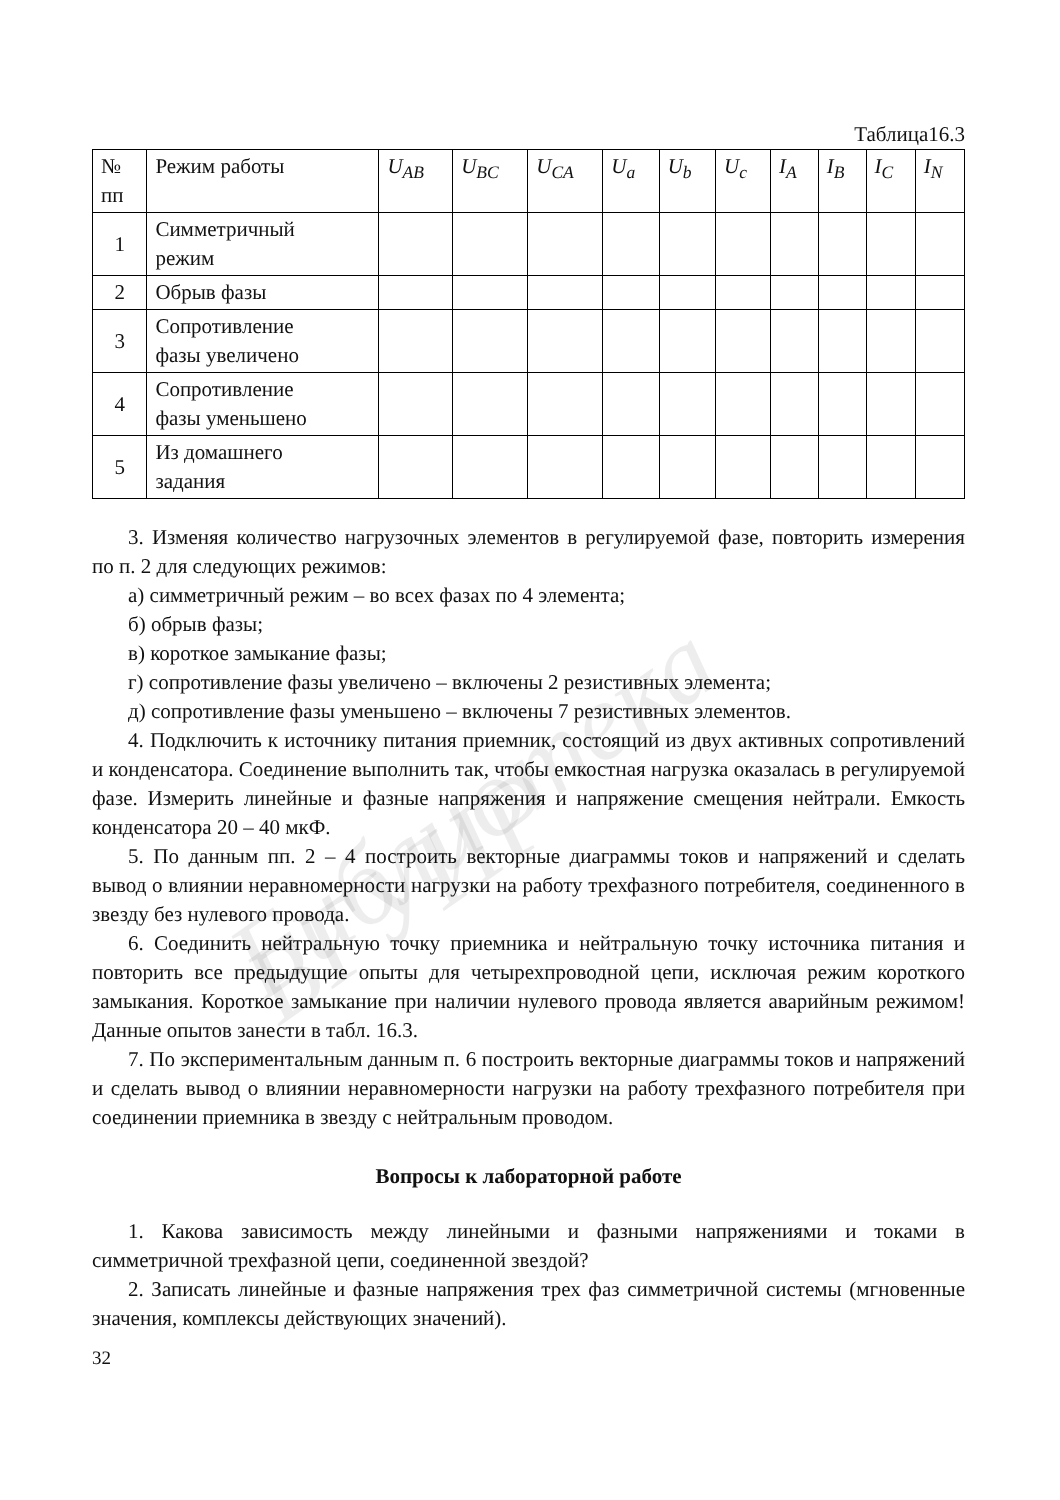Библиотека БГУИР
Таблица16.3
| № пп | Режим работы | U<sub>AB</sub> | U<sub>BC</sub> | U<sub>CA</sub> | U<sub>a</sub> | U<sub>b</sub> | U<sub>c</sub> | I<sub>A</sub> | I<sub>B</sub> | I<sub>C</sub> | I<sub>N</sub> |
| --- | --- | --- | --- | --- | --- | --- | --- | --- | --- | --- | --- |
| 1 | Симметричный режим | | | | | | | | | | |
| 2 | Обрыв фазы | | | | | | | | | | |
| 3 | Сопротивление фазы увеличено | | | | | | | | | | |
| 4 | Сопротивление фазы уменьшено | | | | | | | | | | |
| 5 | Из домашнего задания | | | | | | | | | | |
3. Изменяя количество нагрузочных элементов в регулируемой фазе, повторить измерения по п. 2 для следующих режимов:
а) симметричный режим – во всех фазах по 4 элемента;
б) обрыв фазы;
в) короткое замыкание фазы;
г) сопротивление фазы увеличено – включены 2 резистивных элемента;
д) сопротивление фазы уменьшено – включены 7 резистивных элементов.
4. Подключить к источнику питания приемник, состоящий из двух активных сопротивлений и конденсатора. Соединение выполнить так, чтобы емкостная нагрузка оказалась в регулируемой фазе. Измерить линейные и фазные напряжения и напряжение смещения нейтрали. Емкость конденсатора 20 – 40 мкФ.
5. По данным пп. 2 – 4 построить векторные диаграммы токов и напряжений и сделать вывод о влиянии неравномерности нагрузки на работу трехфазного потребителя, соединенного в звезду без нулевого провода.
6. Соединить нейтральную точку приемника и нейтральную точку источника питания и повторить все предыдущие опыты для четырехпроводной цепи, исключая режим короткого замыкания. Короткое замыкание при наличии нулевого провода является аварийным режимом! Данные опытов занести в табл. 16.3.
7. По экспериментальным данным п. 6 построить векторные диаграммы токов и напряжений и сделать вывод о влиянии неравномерности нагрузки на работу трехфазного потребителя при соединении приемника в звезду с нейтральным проводом.
Вопросы к лабораторной работе
1. Какова зависимость между линейными и фазными напряжениями и токами в симметричной трехфазной цепи, соединенной звездой?
2. Записать линейные и фазные напряжения трех фаз симметричной системы (мгновенные значения, комплексы действующих значений).
32